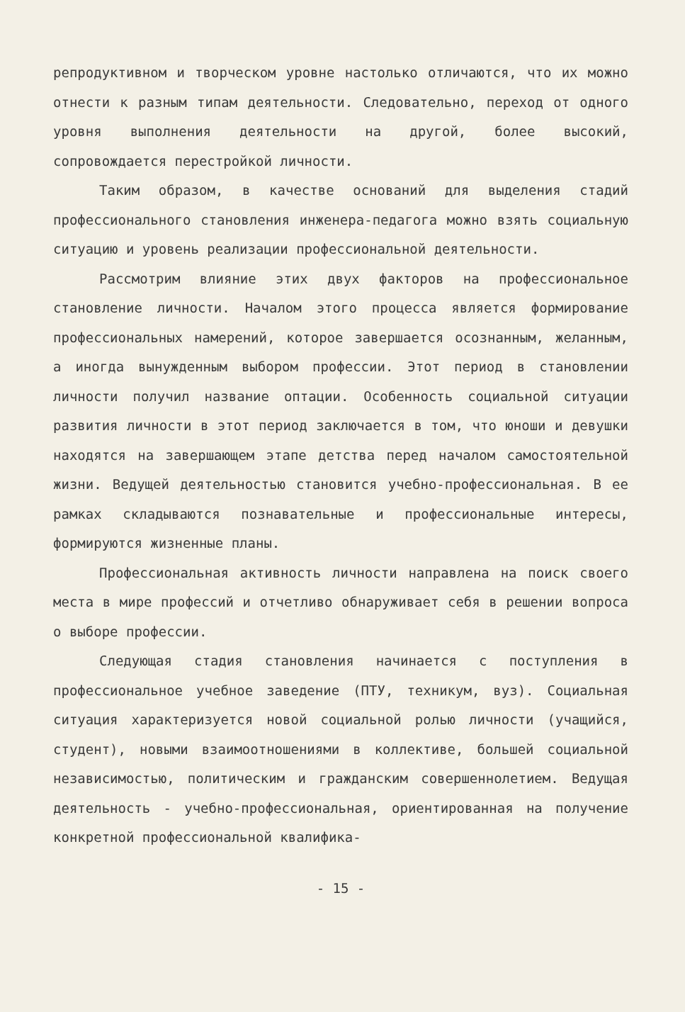репродуктивном и творческом уровне настолько отличаются, что их можно отнести к разным типам деятельности. Следовательно, переход от одного уровня выполнения деятельности на другой, более высокий, сопровождается перестройкой личности.
Таким образом, в качестве оснований для выделения стадий профессионального становления инженера-педагога можно взять социальную ситуацию и уровень реализации профессиональной деятельности.
Рассмотрим влияние этих двух факторов на профессиональное становление личности. Началом этого процесса является формирование профессиональных намерений, которое завершается осознанным, желанным, а иногда вынужденным выбором профессии. Этот период в становлении личности получил название оптации. Особенность социальной ситуации развития личности в этот период заключается в том, что юноши и девушки находятся на завершающем этапе детства перед началом самостоятельной жизни. Ведущей деятельностью становится учебно-профессиональная. В ее рамках складываются познавательные и профессиональные интересы, формируются жизненные планы.
Профессиональная активность личности направлена на поиск своего места в мире профессий и отчетливо обнаруживает себя в решении вопроса о выборе профессии.
Следующая стадия становления начинается с поступления в профессиональное учебное заведение (ПТУ, техникум, вуз). Социальная ситуация характеризуется новой социальной ролью личности (учащийся, студент), новыми взаимоотношениями в коллективе, большей социальной независимостью, политическим и гражданским совершеннолетием. Ведущая деятельность - учебно-профессиональная, ориентированная на получение конкретной профессиональной квалифика-
- 15 -